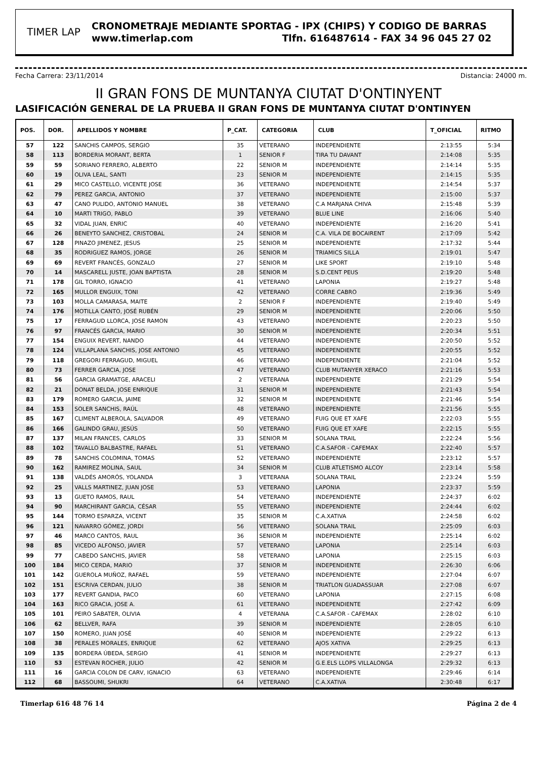TIMER LAP
CRONOMETRAJE MEDIANTE SPORTAG - IPX (CHIPS) Y CODIGO DE BARRAS
www.timerlap.com Tlfn. 616487614 - FAX 34 96 045 27 02
Fecha Carrera: 23/11/2014 Distancia: 24000 m.
II GRAN FONS DE MUNTANYA CIUTAT D'ONTINYENT
LASIFICACIÓN GENERAL DE LA PRUEBA II GRAN FONS DE MUNTANYA CIUTAT D'ONTINYEN
| POS. | DOR. | APELLIDOS Y NOMBRE | P_CAT. | CATEGORIA | CLUB | T_OFICIAL | RITMO |
| --- | --- | --- | --- | --- | --- | --- | --- |
| 57 | 122 | SANCHIS CAMPOS, SERGIO | 35 | VETERANO | INDEPENDIENTE | 2:13:55 | 5:34 |
| 58 | 113 | BORDERIA MORANT, BERTA | 1 | SENIOR F | TIRA TU DAVANT | 2:14:08 | 5:35 |
| 59 | 59 | SORIANO FERRERO, ALBERTO | 22 | SENIOR M | INDEPENDIENTE | 2:14:14 | 5:35 |
| 60 | 19 | OLIVA LEAL, SANTI | 23 | SENIOR M | INDEPENDIENTE | 2:14:15 | 5:35 |
| 61 | 29 | MICO CASTELLO, VICENTE JOSE | 36 | VETERANO | INDEPENDIENTE | 2:14:54 | 5:37 |
| 62 | 79 | PEREZ GARCIA, ANTONIO | 37 | VETERANO | INDEPENDIENTE | 2:15:00 | 5:37 |
| 63 | 47 | CANO PULIDO, ANTONIO MANUEL | 38 | VETERANO | C.A MARJANA CHIVA | 2:15:48 | 5:39 |
| 64 | 10 | MARTI TRIGO, PABLO | 39 | VETERANO | BLUE LINE | 2:16:06 | 5:40 |
| 65 | 32 | VIDAL JUAN, ENRIC | 40 | VETERANO | INDEPENDIENTE | 2:16:20 | 5:41 |
| 66 | 26 | BENEYTO SANCHEZ, CRISTOBAL | 24 | SENIOR M | C.A. VILA DE BOCAIRENT | 2:17:09 | 5:42 |
| 67 | 128 | PINAZO JIMENEZ, JESUS | 25 | SENIOR M | INDEPENDIENTE | 2:17:32 | 5:44 |
| 68 | 35 | RODRIGUEZ RAMOS, JORGE | 26 | SENIOR M | TRIAMICS SILLA | 2:19:01 | 5:47 |
| 69 | 69 | REVERT FRANCÉS, GONZALO | 27 | SENIOR M | LIKE SPORT | 2:19:10 | 5:48 |
| 70 | 14 | MASCARELL JUSTE, JOAN BAPTISTA | 28 | SENIOR M | S.D.CENT PEUS | 2:19:20 | 5:48 |
| 71 | 178 | GIL TORRO, IGNACIO | 41 | VETERANO | LAPONIA | 2:19:27 | 5:48 |
| 72 | 165 | MULLOR ENGUIX, TONI | 42 | VETERANO | CORRE CABRO | 2:19:36 | 5:49 |
| 73 | 103 | MOLLA CAMARASA, MAITE | 2 | SENIOR F | INDEPENDIENTE | 2:19:40 | 5:49 |
| 74 | 176 | MOTILLA CANTO, JOSÉ RUBÉN | 29 | SENIOR M | INDEPENDIENTE | 2:20:06 | 5:50 |
| 75 | 17 | FERRAGUD LLORCA, JOSE RAMON | 43 | VETERANO | INDEPENDIENTE | 2:20:23 | 5:50 |
| 76 | 97 | FRANCÉS GARCIA, MARIO | 30 | SENIOR M | INDEPENDIENTE | 2:20:34 | 5:51 |
| 77 | 154 | ENGUIX REVERT, NANDO | 44 | VETERANO | INDEPENDIENTE | 2:20:50 | 5:52 |
| 78 | 124 | VILLAPLANA SANCHIS, JOSE ANTONIO | 45 | VETERANO | INDEPENDIENTE | 2:20:55 | 5:52 |
| 79 | 118 | GREGORI FERRAGUD, MIGUEL | 46 | VETERANO | INDEPENDIENTE | 2:21:04 | 5:52 |
| 80 | 73 | FERRER GARCIA, JOSE | 47 | VETERANO | CLUB MUTANYER XERACO | 2:21:16 | 5:53 |
| 81 | 56 | GARCIA GRAMATGE, ARACELI | 2 | VETERANA | INDEPENDIENTE | 2:21:29 | 5:54 |
| 82 | 21 | DONAT BELDA, JOSE ENRIQUE | 31 | SENIOR M | INDEPENDIENTE | 2:21:43 | 5:54 |
| 83 | 179 | ROMERO GARCIA, JAIME | 32 | SENIOR M | INDEPENDIENTE | 2:21:46 | 5:54 |
| 84 | 153 | SOLER SANCHIS, RAÚL | 48 | VETERANO | INDEPENDIENTE | 2:21:56 | 5:55 |
| 85 | 167 | CLIMENT ALBEROLA, SALVADOR | 49 | VETERANO | FUIG QUE ET XAFE | 2:22:03 | 5:55 |
| 86 | 166 | GALINDO GRAU, JESÚS | 50 | VETERANO | FUIG QUE ET XAFE | 2:22:15 | 5:55 |
| 87 | 137 | MILAN FRANCES, CARLOS | 33 | SENIOR M | SOLANA TRAIL | 2:22:24 | 5:56 |
| 88 | 102 | TAVALLO BALBASTRE, RAFAEL | 51 | VETERANO | C.A.SAFOR - CAFEMAX | 2:22:40 | 5:57 |
| 89 | 78 | SANCHIS COLOMINA, TOMAS | 52 | VETERANO | INDEPENDIENTE | 2:23:12 | 5:57 |
| 90 | 162 | RAMIREZ MOLINA, SAUL | 34 | SENIOR M | CLUB ATLETISMO ALCOY | 2:23:14 | 5:58 |
| 91 | 138 | VALDÉS AMORÓS, YOLANDA | 3 | VETERANA | SOLANA TRAIL | 2:23:24 | 5:59 |
| 92 | 25 | VALLS MARTINEZ, JUAN JOSE | 53 | VETERANO | LAPONIA | 2:23:37 | 5:59 |
| 93 | 13 | GUETO RAMOS, RAUL | 54 | VETERANO | INDEPENDIENTE | 2:24:37 | 6:02 |
| 94 | 90 | MARCHIRANT GARCIA, CÉSAR | 55 | VETERANO | INDEPENDIENTE | 2:24:44 | 6:02 |
| 95 | 144 | TORMO ESPARZA, VICENT | 35 | SENIOR M | C.A.XATIVA | 2:24:58 | 6:02 |
| 96 | 121 | NAVARRO GÓMEZ, JORDI | 56 | VETERANO | SOLANA TRAIL | 2:25:09 | 6:03 |
| 97 | 46 | MARCO CANTOS, RAUL | 36 | SENIOR M | INDEPENDIENTE | 2:25:14 | 6:02 |
| 98 | 85 | VICEDO ALFONSO, JAVIER | 57 | VETERANO | LAPONIA | 2:25:14 | 6:03 |
| 99 | 77 | CABEDO SANCHIS, JAVIER | 58 | VETERANO | LAPONIA | 2:25:15 | 6:03 |
| 100 | 184 | MICO CERDA, MARIO | 37 | SENIOR M | INDEPENDIENTE | 2:26:30 | 6:06 |
| 101 | 142 | GUEROLA MUÑOZ, RAFAEL | 59 | VETERANO | INDEPENDIENTE | 2:27:04 | 6:07 |
| 102 | 151 | ESCRIVA CERDAN, JULIO | 38 | SENIOR M | TRIATLON GUADASSUAR | 2:27:08 | 6:07 |
| 103 | 177 | REVERT GANDIA, PACO | 60 | VETERANO | LAPONIA | 2:27:15 | 6:08 |
| 104 | 163 | RICO GRACIA, JOSE A. | 61 | VETERANO | INDEPENDIENTE | 2:27:42 | 6:09 |
| 105 | 101 | PEIRO SABATER, OLIVIA | 4 | VETERANA | C.A.SAFOR - CAFEMAX | 2:28:02 | 6:10 |
| 106 | 62 | BELLVER, RAFA | 39 | SENIOR M | INDEPENDIENTE | 2:28:05 | 6:10 |
| 107 | 150 | ROMERO, JUAN JOSÉ | 40 | SENIOR M | INDEPENDIENTE | 2:29:22 | 6:13 |
| 108 | 38 | PERALES MORALES, ENRIQUE | 62 | VETERANO | AJOS XATIVA | 2:29:25 | 6:13 |
| 109 | 135 | BORDERA ÚBEDA, SERGIO | 41 | SENIOR M | INDEPENDIENTE | 2:29:27 | 6:13 |
| 110 | 53 | ESTEVAN ROCHER, JULIO | 42 | SENIOR M | G.E.ELS LLOPS VILLALONGA | 2:29:32 | 6:13 |
| 111 | 16 | GARCIA COLON DE CARV, IGNACIO | 63 | VETERANO | INDEPENDIENTE | 2:29:46 | 6:14 |
| 112 | 68 | BASSOUMI, SHUKRI | 64 | VETERANO | C.A.XATIVA | 2:30:48 | 6:17 |
Timerlap 616 48 76 14 Página 2 de 4